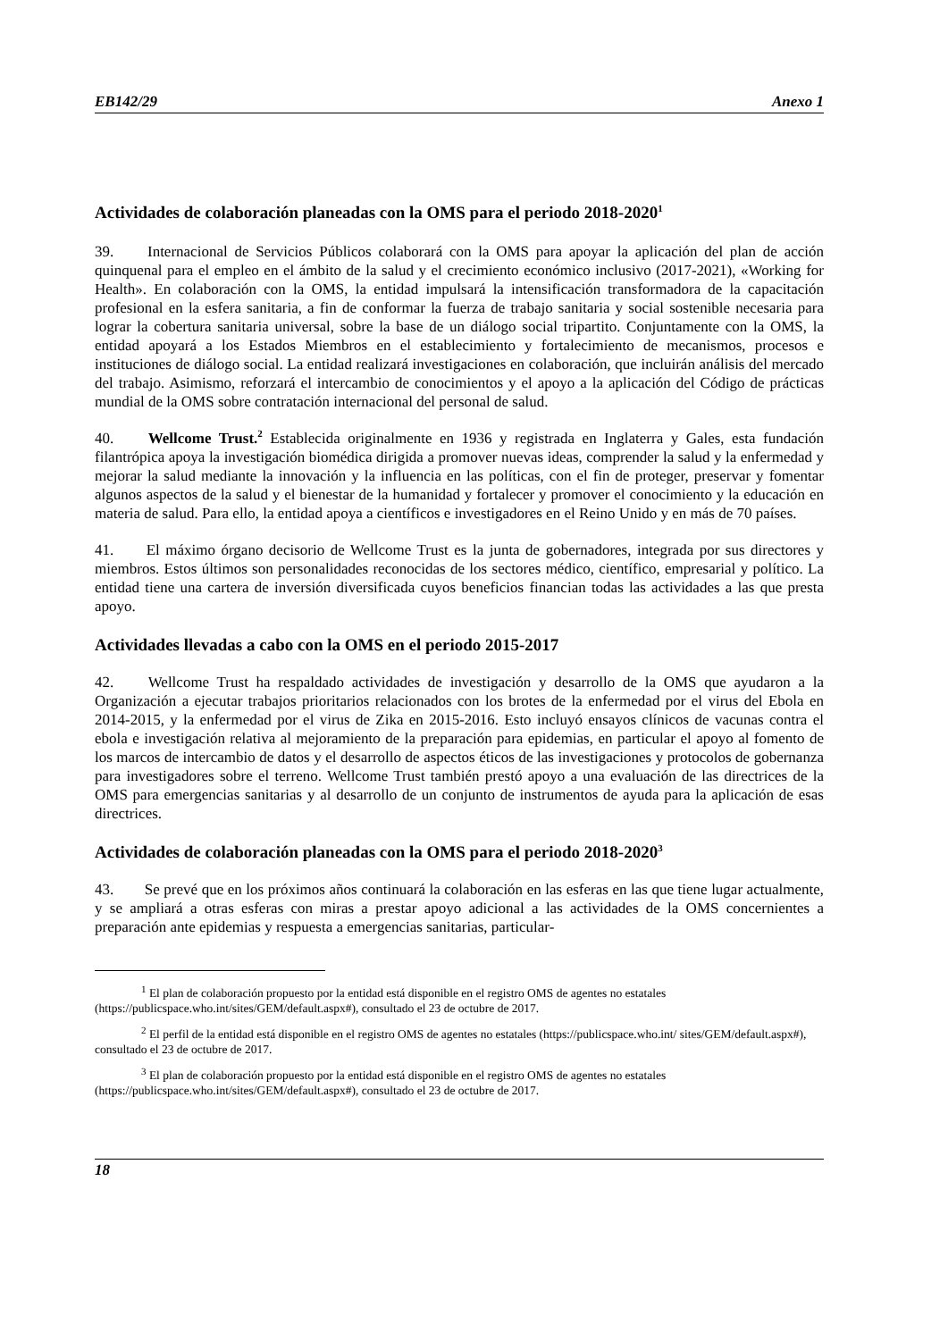EB142/29 Anexo 1
Actividades de colaboración planeadas con la OMS para el periodo 2018-2020<sup>1</sup>
39. Internacional de Servicios Públicos colaborará con la OMS para apoyar la aplicación del plan de acción quinquenal para el empleo en el ámbito de la salud y el crecimiento económico inclusivo (2017-2021), «Working for Health». En colaboración con la OMS, la entidad impulsará la intensificación transformadora de la capacitación profesional en la esfera sanitaria, a fin de conformar la fuerza de trabajo sanitaria y social sostenible necesaria para lograr la cobertura sanitaria universal, sobre la base de un diálogo social tripartito. Conjuntamente con la OMS, la entidad apoyará a los Estados Miembros en el establecimiento y fortalecimiento de mecanismos, procesos e instituciones de diálogo social. La entidad realizará investigaciones en colaboración, que incluirán análisis del mercado del trabajo. Asimismo, reforzará el intercambio de conocimientos y el apoyo a la aplicación del Código de prácticas mundial de la OMS sobre contratación internacional del personal de salud.
40. Wellcome Trust.<sup>2</sup> Establecida originalmente en 1936 y registrada en Inglaterra y Gales, esta fundación filantrópica apoya la investigación biomédica dirigida a promover nuevas ideas, comprender la salud y la enfermedad y mejorar la salud mediante la innovación y la influencia en las políticas, con el fin de proteger, preservar y fomentar algunos aspectos de la salud y el bienestar de la humanidad y fortalecer y promover el conocimiento y la educación en materia de salud. Para ello, la entidad apoya a científicos e investigadores en el Reino Unido y en más de 70 países.
41. El máximo órgano decisorio de Wellcome Trust es la junta de gobernadores, integrada por sus directores y miembros. Estos últimos son personalidades reconocidas de los sectores médico, científico, empresarial y político. La entidad tiene una cartera de inversión diversificada cuyos beneficios financian todas las actividades a las que presta apoyo.
Actividades llevadas a cabo con la OMS en el periodo 2015-2017
42. Wellcome Trust ha respaldado actividades de investigación y desarrollo de la OMS que ayudaron a la Organización a ejecutar trabajos prioritarios relacionados con los brotes de la enfermedad por el virus del Ebola en 2014-2015, y la enfermedad por el virus de Zika en 2015-2016. Esto incluyó ensayos clínicos de vacunas contra el ebola e investigación relativa al mejoramiento de la preparación para epidemias, en particular el apoyo al fomento de los marcos de intercambio de datos y el desarrollo de aspectos éticos de las investigaciones y protocolos de gobernanza para investigadores sobre el terreno. Wellcome Trust también prestó apoyo a una evaluación de las directrices de la OMS para emergencias sanitarias y al desarrollo de un conjunto de instrumentos de ayuda para la aplicación de esas directrices.
Actividades de colaboración planeadas con la OMS para el periodo 2018-2020<sup>3</sup>
43. Se prevé que en los próximos años continuará la colaboración en las esferas en las que tiene lugar actualmente, y se ampliará a otras esferas con miras a prestar apoyo adicional a las actividades de la OMS concernientes a preparación ante epidemias y respuesta a emergencias sanitarias, particular-
<sup>1</sup> El plan de colaboración propuesto por la entidad está disponible en el registro OMS de agentes no estatales (https://publicspace.who.int/sites/GEM/default.aspx#), consultado el 23 de octubre de 2017.
<sup>2</sup> El perfil de la entidad está disponible en el registro OMS de agentes no estatales (https://publicspace.who.int/ sites/GEM/default.aspx#), consultado el 23 de octubre de 2017.
<sup>3</sup> El plan de colaboración propuesto por la entidad está disponible en el registro OMS de agentes no estatales (https://publicspace.who.int/sites/GEM/default.aspx#), consultado el 23 de octubre de 2017.
18